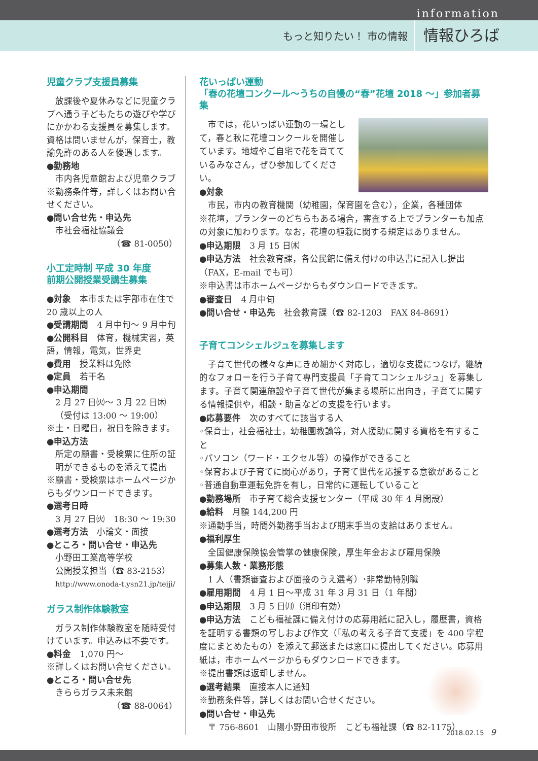information
もっと知りたい！ 市の情報 情報ひろば
児童クラブ支援員募集
　放課後や夏休みなどに児童クラブへ通う子どもたちの遊びや学びにかかわる支援員を募集します。資格は問いませんが，保育士，教諭免許のある人を優遇します。
●勤務地
市内各児童館および児童クラブ
※勤務条件等，詳しくはお問い合せください。
●問い合せ先・申込先
市社会福祉協議会
（☎ 81-0050）
小工定時制 平成 30 年度
前期公開授業受講生募集
●対象　本市または宇部市在住で 20 歳以上の人
●受講期間　4 月中旬～ 9 月中旬
●公開科目　体育，機械実習，英語，情報，電気，世界史
●費用　授業料は免除
●定員　若干名
●申込期間
2 月 27 日㈫～ 3 月 22 日㈭
（受付は 13:00 ～ 19:00）
※土・日曜日，祝日を除きます。
●申込方法
所定の願書・受検票に住所の証明ができるものを添えて提出
※願書・受検票はホームページからもダウンロードできます。
●選考日時
3 月 27 日㈫　18:30 ～ 19:30
●選考方法　小論文・面接
●ところ・問い合せ・申込先
小野田工業高等学校
公開授業担当（☎ 83-2153）
http://www.onoda-t.ysn21.jp/teiji/
ガラス制作体験教室
　ガラス制作体験教室を随時受付けています。申込みは不要です。
●料金　1,070 円～
※詳しくはお問い合せください。
●ところ・問い合せ先
きららガラス未来館
（☎ 88-0064）
花いっぱい運動
「春の花壇コンクール～うちの自慢の“春”花壇 2018 ～」参加者募集
　市では，花いっぱい運動の一環として，春と秋に花壇コンクールを開催しています。地域やご自宅で花を育てているみなさん，ぜひ参加してください。
●対象
市民，市内の教育機関（幼稚園，保育園を含む），企業，各種団体
※花壇，プランターのどちらもある場合，審査する上でプランターも加点の対象に加わります。なお，花壇の植栽に関する規定はありません。
●申込期限　3 月 15 日㈭
●申込方法　社会教育課，各公民館に備え付けの申込書に記入し提出（FAX，E-mail でも可）
※申込書は市ホームページからもダウンロードできます。
●審査日　4 月中旬
●問い合せ・申込先　社会教育課（☎ 82-1203　FAX 84-8691）
子育てコンシェルジュを募集します
　子育て世代の様々な声にきめ細かく対応し，適切な支援につなげ，継続的なフォローを行う子育て専門支援員「子育てコンシェルジュ」を募集します。子育て関連施設や子育て世代が集まる場所に出向き，子育てに関する情報提供や，相談・助言などの支援を行います。
●応募要件　次のすべてに該当する人
◦保育士，社会福祉士，幼稚園教諭等，対人援助に関する資格を有すること
◦パソコン（ワード・エクセル等）の操作ができること
◦保育および子育てに関心があり，子育て世代を応援する意欲があること
◦普通自動車運転免許を有し，日常的に運転していること
●勤務場所　市子育て総合支援センター（平成 30 年 4 月開設）
●給料　月額 144,200 円
※通勤手当，時間外勤務手当および期末手当の支給はありません。
●福利厚生
全国健康保険協会管掌の健康保険，厚生年金および雇用保険
●募集人数・業務形態
1 人（書類審査および面接のうえ選考）･非常勤特別職
●雇用期間　4 月 1 日～平成 31 年 3 月 31 日（1 年間）
●申込期限　3 月 5 日㈪（消印有効）
●申込方法　こども福祉課に備え付けの応募用紙に記入し，履歴書，資格を証明する書類の写しおよび作文（「私の考える子育て支援」を 400 字程度にまとめたもの）を添えて郵送または窓口に提出してください。応募用紙は，市ホームページからもダウンロードできます。
※提出書類は返却しません。
●選考結果　直接本人に通知
※勤務条件等，詳しくはお問い合せください。
●問い合せ・申込先
〒 756-8601　山陽小野田市役所　こども福祉課（☎ 82-1175）
2018.02.15　9